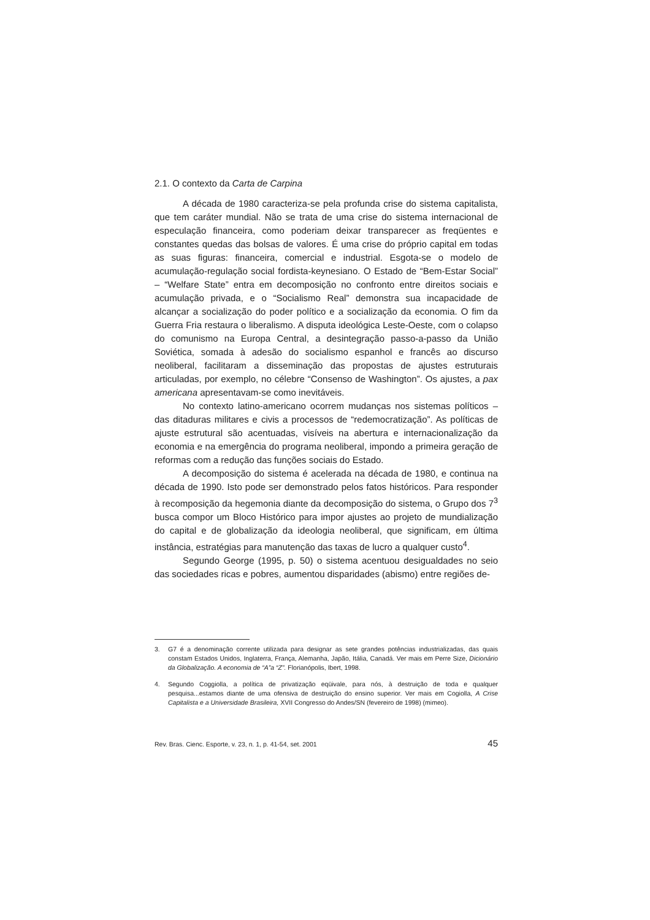2.1. O contexto da Carta de Carpina
A década de 1980 caracteriza-se pela profunda crise do sistema capitalista, que tem caráter mundial. Não se trata de uma crise do sistema internacional de especulação financeira, como poderiam deixar transparecer as freqüentes e constantes quedas das bolsas de valores. É uma crise do próprio capital em todas as suas figuras: financeira, comercial e industrial. Esgota-se o modelo de acumulação-regulação social fordista-keynesiano. O Estado de “Bem-Estar Social” – “Welfare State” entra em decomposição no confronto entre direitos sociais e acumulação privada, e o “Socialismo Real” demonstra sua incapacidade de alcançar a socialização do poder político e a socialização da economia. O fim da Guerra Fria restaura o liberalismo. A disputa ideológica Leste-Oeste, com o colapso do comunismo na Europa Central, a desintegração passo-a-passo da União Soviética, somada à adesão do socialismo espanhol e francês ao discurso neoliberal, facilitaram a disseminação das propostas de ajustes estruturais articuladas, por exemplo, no célebre “Consenso de Washington”. Os ajustes, a pax americana apresentavam-se como inevitáveis.
No contexto latino-americano ocorrem mudanças nos sistemas políticos – das ditaduras militares e civis a processos de “redemocratização”. As políticas de ajuste estrutural são acentuadas, visíveis na abertura e internacionalização da economia e na emergência do programa neoliberal, impondo a primeira geração de reformas com a redução das funções sociais do Estado.
A decomposição do sistema é acelerada na década de 1980, e continua na década de 1990. Isto pode ser demonstrado pelos fatos históricos. Para responder à recomposição da hegemonia diante da decomposição do sistema, o Grupo dos 7<sup>3</sup> busca compor um Bloco Histórico para impor ajustes ao projeto de mundialização do capital e de globalização da ideologia neoliberal, que significam, em última instância, estratégias para manutenção das taxas de lucro a qualquer custo<sup>4</sup>.
Segundo George (1995, p. 50) o sistema acentuou desigualdades no seio das sociedades ricas e pobres, aumentou disparidades (abismo) entre regiões de-
3. G7 é a denominação corrente utilizada para designar as sete grandes potências industrializadas, das quais constam Estados Unidos, Inglaterra, França, Alemanha, Japão, Itália, Canadá. Ver mais em Perre Size, Dicionário da Globalização. A economia de “A”a “Z”. Florianópolis, Ibert, 1998.
4. Segundo Coggiolla, a política de privatização eqüivale, para nós, à destruição de toda e qualquer pesquisa...estamos diante de uma ofensiva de destruição do ensino superior. Ver mais em Cogiolla, A Crise Capitalista e a Universidade Brasileira, XVII Congresso do Andes/SN (fevereiro de 1998) (mimeo).
Rev. Bras. Cienc. Esporte, v. 23, n. 1, p. 41-54, set. 2001 45